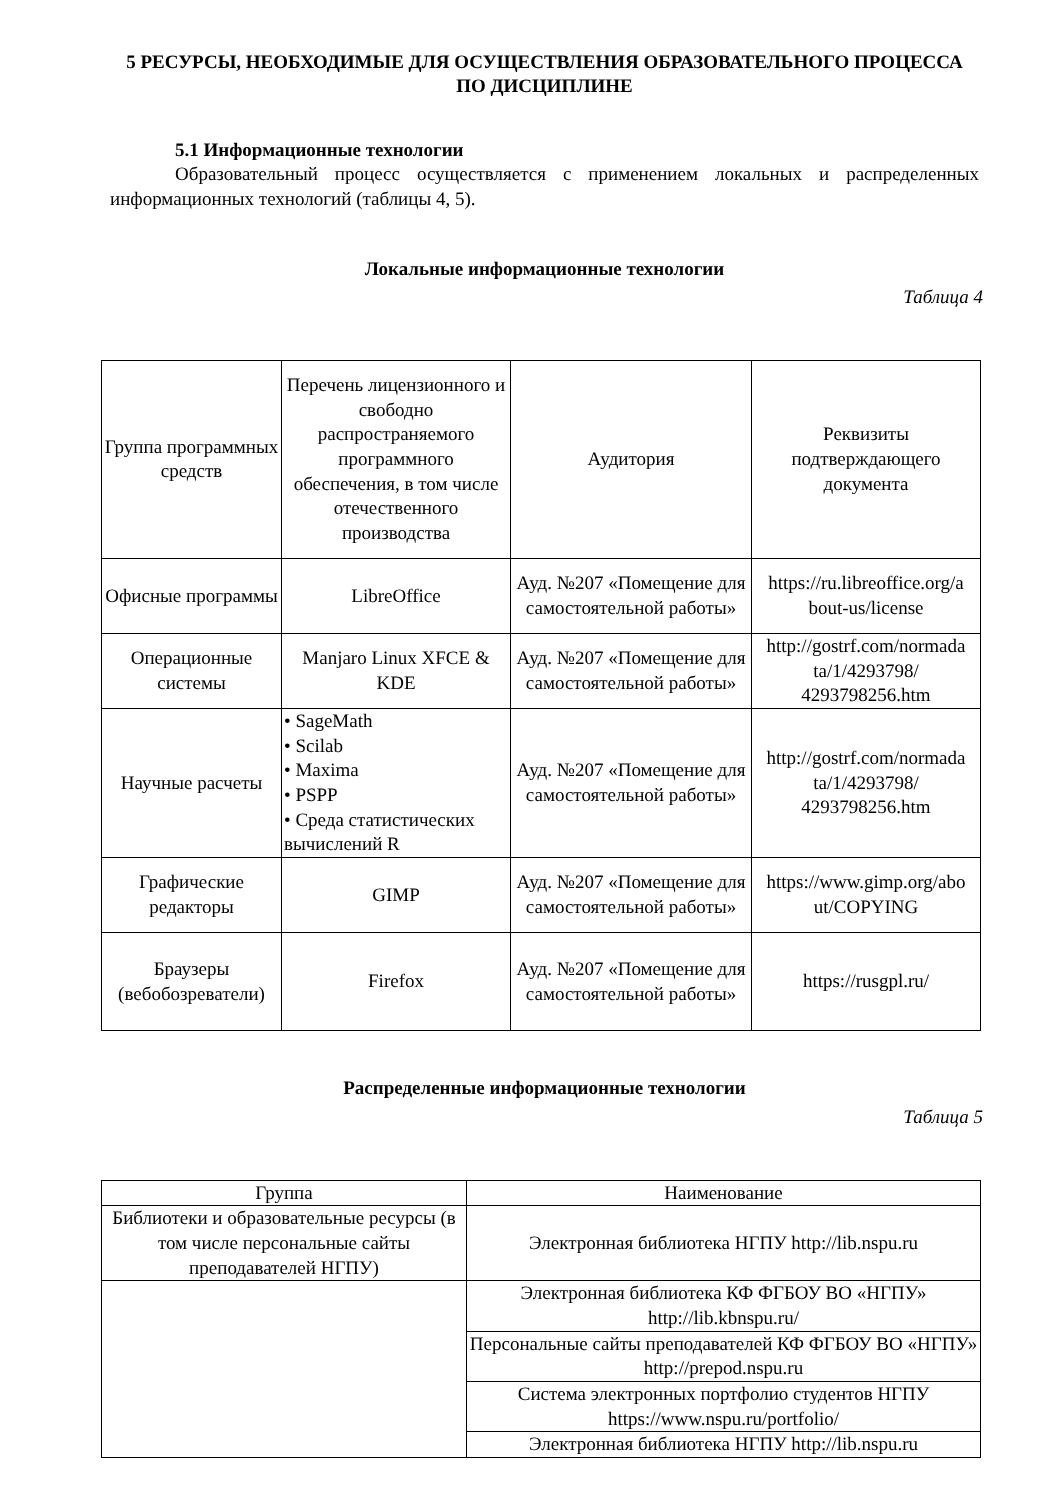5 РЕСУРСЫ, НЕОБХОДИМЫЕ ДЛЯ ОСУЩЕСТВЛЕНИЯ ОБРАЗОВАТЕЛЬНОГО ПРОЦЕССА ПО ДИСЦИПЛИНЕ
5.1 Информационные технологии
Образовательный процесс осуществляется с применением локальных и распределенных информационных технологий (таблицы 4, 5).
Локальные информационные технологии
Таблица 4
| Группа программных средств | Перечень лицензионного и свободно распространяемого программного обеспечения, в том числе отечественного производства | Аудитория | Реквизиты подтверждающего документа |
| --- | --- | --- | --- |
| Офисные программы | LibreOffice | Ауд. №207 «Помещение для самостоятельной работы» | https://ru.libreoffice.org/a bout-us/license |
| Операционные системы | Manjaro Linux XFCE & KDE | Ауд. №207 «Помещение для самостоятельной работы» | http://gostrf.com/normada ta/1/4293798/ 4293798256.htm |
| Научные расчеты | • SageMath • Scilab • Maxima • PSPP • Среда статистических вычислений R | Ауд. №207 «Помещение для самостоятельной работы» | http://gostrf.com/normada ta/1/4293798/ 4293798256.htm |
| Графические редакторы | GIMP | Ауд. №207 «Помещение для самостоятельной работы» | https://www.gimp.org/abo ut/COPYING |
| Браузеры (вебобозреватели) | Firefox | Ауд. №207 «Помещение для самостоятельной работы» | https://rusgpl.ru/ |
Распределенные информационные технологии
Таблица 5
| Группа | Наименование |
| --- | --- |
| Библиотеки и образовательные ресурсы (в том числе персональные сайты преподавателей НГПУ) | Электронная библиотека НГПУ http://lib.nspu.ru |
| | Электронная библиотека КФ ФГБОУ ВО «НГПУ» http://lib.kbnspu.ru/ |
| | Персональные сайты преподавателей КФ ФГБОУ ВО «НГПУ» http://prepod.nspu.ru |
| | Система электронных портфолио студентов НГПУ https://www.nspu.ru/portfolio/ |
| | Электронная библиотека НГПУ http://lib.nspu.ru |